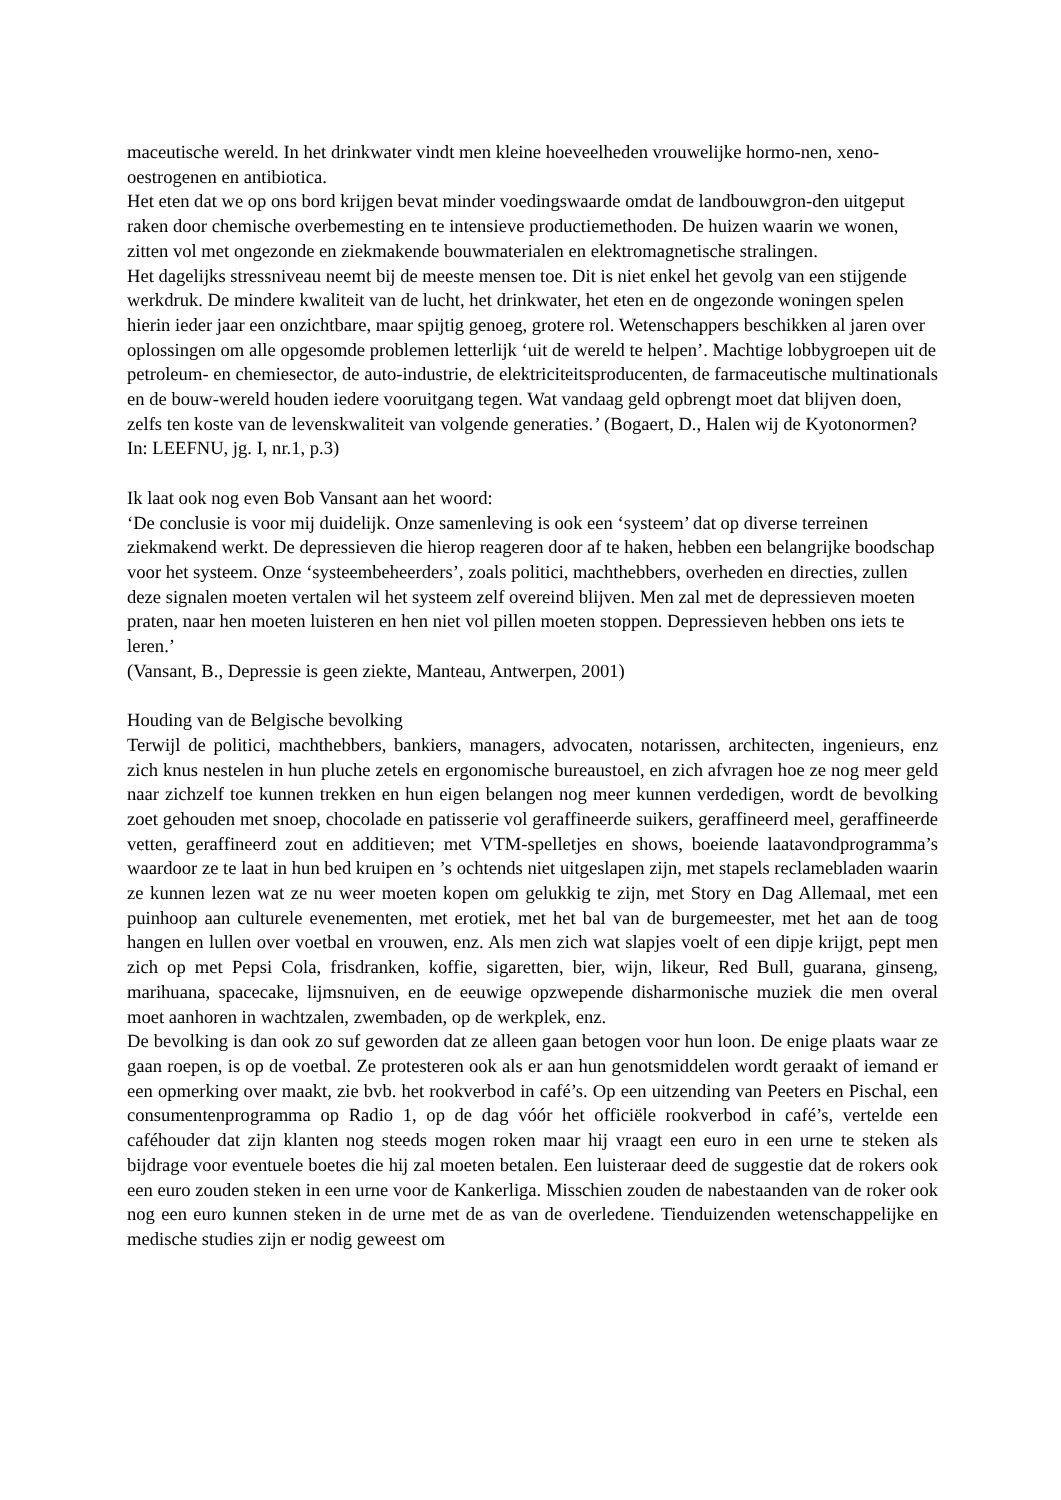maceutische wereld. In het drinkwater vindt men kleine hoeveelheden vrouwelijke hormo-nen, xeno-oestrogenen en antibiotica.
Het eten dat we op ons bord krijgen bevat minder voedingswaarde omdat de landbouwgron-den uitgeput raken door chemische overbemesting en te intensieve productiemethoden. De huizen waarin we wonen, zitten vol met ongezonde en ziekmakende bouwmaterialen en elektromagnetische stralingen.
Het dagelijks stressniveau neemt bij de meeste mensen toe. Dit is niet enkel het gevolg van een stijgende werkdruk. De mindere kwaliteit van de lucht, het drinkwater, het eten en de ongezonde woningen spelen hierin ieder jaar een onzichtbare, maar spijtig genoeg, grotere rol. Wetenschappers beschikken al jaren over oplossingen om alle opgesomde problemen letterlijk ‘uit de wereld te helpen’. Machtige lobbygroepen uit de petroleum- en chemiesector, de auto-industrie, de elektriciteitsproducenten, de farmaceutische multinationals en de bouw-wereld houden iedere vooruitgang tegen. Wat vandaag geld opbrengt moet dat blijven doen, zelfs ten koste van de levenskwaliteit van volgende generaties.’ (Bogaert, D., Halen wij de Kyotonormen? In: LEEFNU, jg. I, nr.1, p.3)
Ik laat ook nog even Bob Vansant aan het woord:
‘De conclusie is voor mij duidelijk. Onze samenleving is ook een ‘systeem’ dat op diverse terreinen ziekmakend werkt. De depressieven die hierop reageren door af te haken, hebben een belangrijke boodschap voor het systeem. Onze ‘systeembeheerders’, zoals politici, machthebbers, overheden en directies, zullen deze signalen moeten vertalen wil het systeem zelf overeind blijven. Men zal met de depressieven moeten praten, naar hen moeten luisteren en hen niet vol pillen moeten stoppen. Depressieven hebben ons iets te leren.’
(Vansant, B., Depressie is geen ziekte, Manteau, Antwerpen, 2001)
Houding van de Belgische bevolking
Terwijl de politici, machthebbers, bankiers, managers, advocaten, notarissen, architecten, ingenieurs, enz zich knus nestelen in hun pluche zetels en ergonomische bureaustoel, en zich afvragen hoe ze nog meer geld naar zichzelf toe kunnen trekken en hun eigen belangen nog meer kunnen verdedigen, wordt de bevolking zoet gehouden met snoep, chocolade en patisserie vol geraffineerde suikers, geraffineerd meel, geraffineerde vetten, geraffineerd zout en additieven; met VTM-spelletjes en shows, boeiende laatavondprogramma’s waardoor ze te laat in hun bed kruipen en ’s ochtends niet uitgeslapen zijn, met stapels reclamebladen waarin ze kunnen lezen wat ze nu weer moeten kopen om gelukkig te zijn, met Story en Dag Allemaal, met een puinhoop aan culturele evenementen, met erotiek, met het bal van de burgemeester, met het aan de toog hangen en lullen over voetbal en vrouwen, enz. Als men zich wat slapjes voelt of een dipje krijgt, pept men zich op met Pepsi Cola, frisdranken, koffie, sigaretten, bier, wijn, likeur, Red Bull, guarana, ginseng, marihuana, spacecake, lijmsnuiven, en de eeuwige opzwepende disharmonische muziek die men overal moet aanhoren in wachtzalen, zwembaden, op de werkplek, enz.
De bevolking is dan ook zo suf geworden dat ze alleen gaan betogen voor hun loon. De enige plaats waar ze gaan roepen, is op de voetbal. Ze protesteren ook als er aan hun genotsmiddelen wordt geraakt of iemand er een opmerking over maakt, zie bvb. het rookverbod in café’s. Op een uitzending van Peeters en Pischal, een consumentenprogramma op Radio 1, op de dag vóór het officiële rookverbod in café’s, vertelde een caféhouder dat zijn klanten nog steeds mogen roken maar hij vraagt een euro in een urne te steken als bijdrage voor eventuele boetes die hij zal moeten betalen. Een luisteraar deed de suggestie dat de rokers ook een euro zouden steken in een urne voor de Kankerliga. Misschien zouden de nabestaanden van de roker ook nog een euro kunnen steken in de urne met de as van de overledene. Tienduizenden wetenschappelijke en medische studies zijn er nodig geweest om